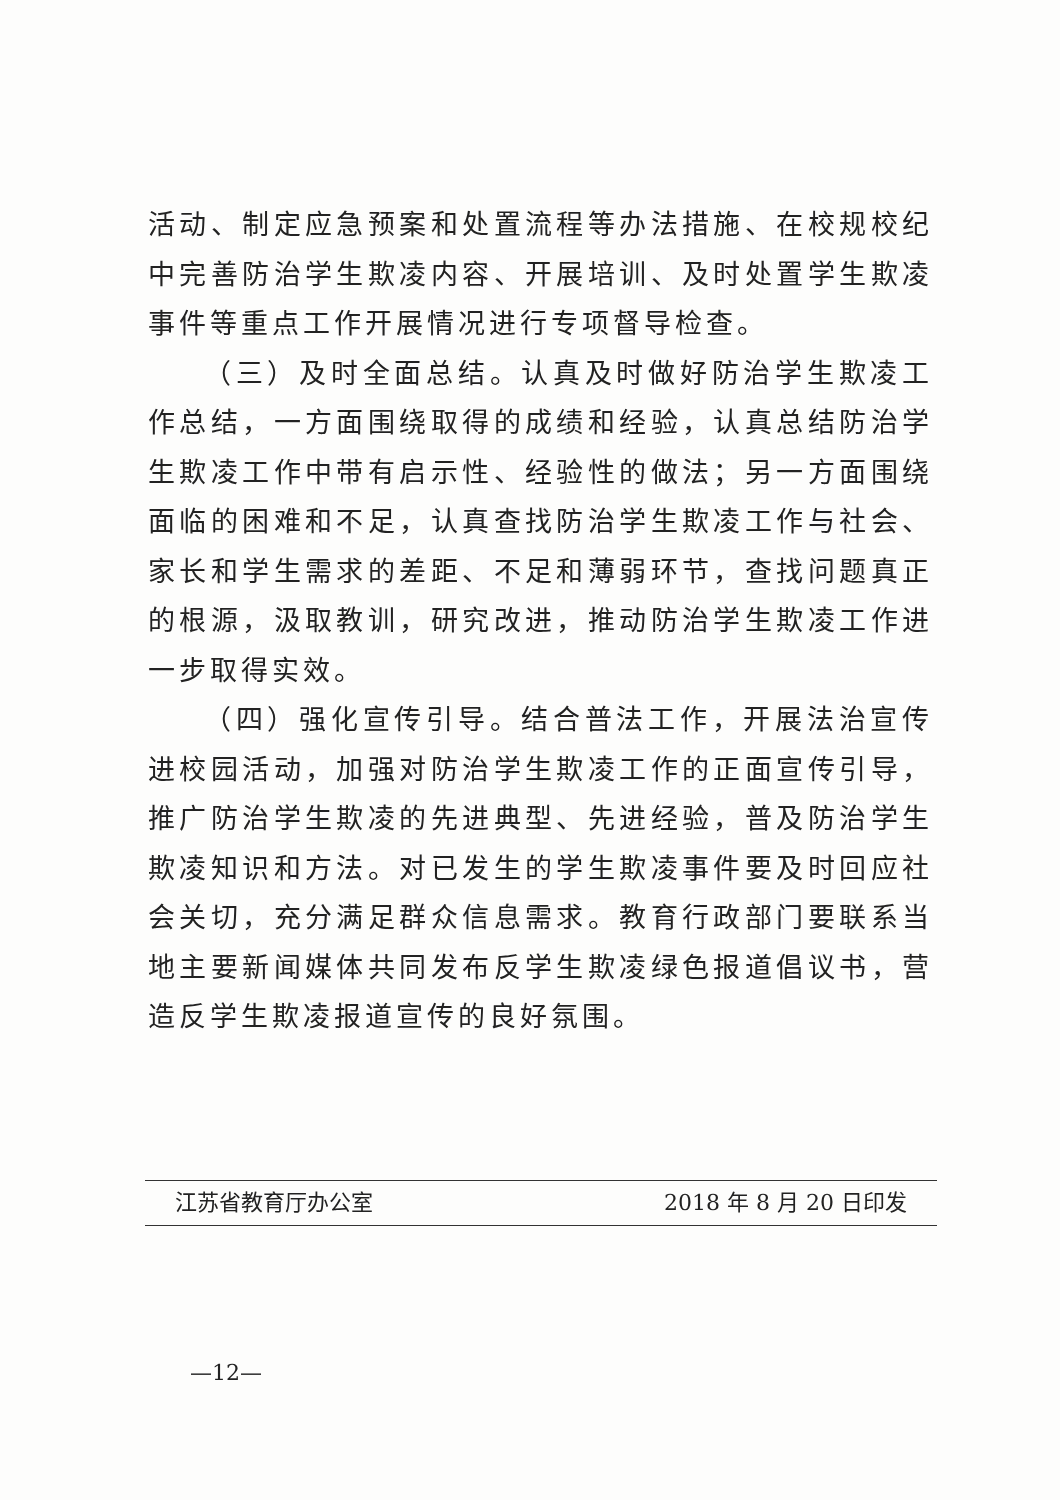活动、制定应急预案和处置流程等办法措施、在校规校纪中完善防治学生欺凌内容、开展培训、及时处置学生欺凌事件等重点工作开展情况进行专项督导检查。
（三）及时全面总结。认真及时做好防治学生欺凌工作总结，一方面围绕取得的成绩和经验，认真总结防治学生欺凌工作中带有启示性、经验性的做法；另一方面围绕面临的困难和不足，认真查找防治学生欺凌工作与社会、家长和学生需求的差距、不足和薄弱环节，查找问题真正的根源，汲取教训，研究改进，推动防治学生欺凌工作进一步取得实效。
（四）强化宣传引导。结合普法工作，开展法治宣传进校园活动，加强对防治学生欺凌工作的正面宣传引导，推广防治学生欺凌的先进典型、先进经验，普及防治学生欺凌知识和方法。对已发生的学生欺凌事件要及时回应社会关切，充分满足群众信息需求。教育行政部门要联系当地主要新闻媒体共同发布反学生欺凌绿色报道倡议书，营造反学生欺凌报道宣传的良好氛围。
江苏省教育厅办公室 2018 年 8 月 20 日印发
—12—